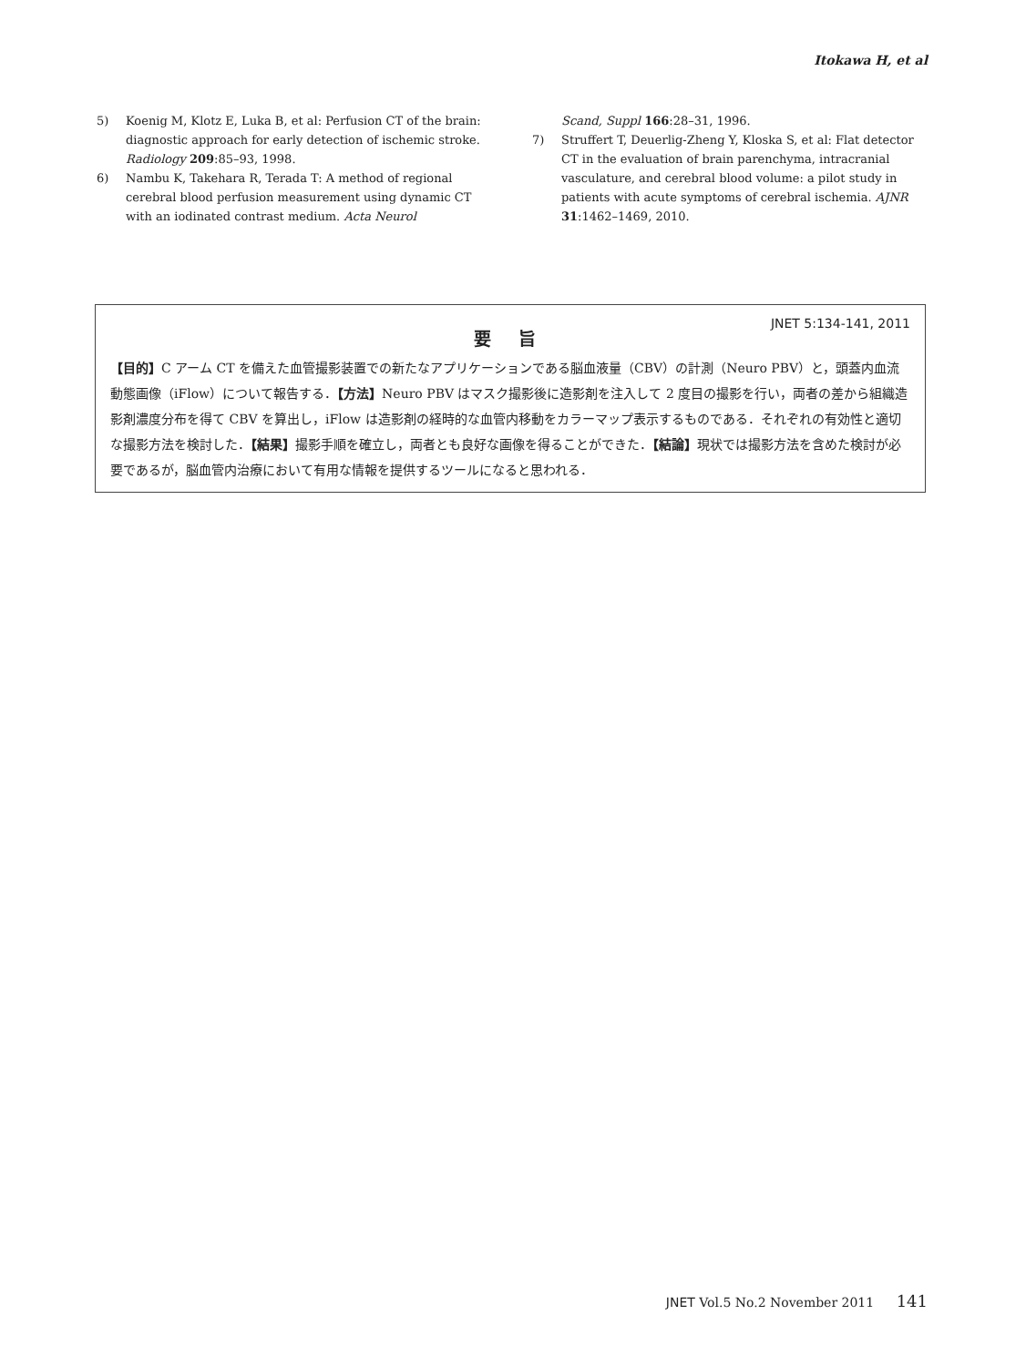Itokawa H, et al
5) Koenig M, Klotz E, Luka B, et al: Perfusion CT of the brain: diagnostic approach for early detection of ischemic stroke. Radiology 209:85–93, 1998.
6) Nambu K, Takehara R, Terada T: A method of regional cerebral blood perfusion measurement using dynamic CT with an iodinated contrast medium. Acta Neurol
Scand, Suppl 166:28–31, 1996.
7) Struffert T, Deuerlig-Zheng Y, Kloska S, et al: Flat detector CT in the evaluation of brain parenchyma, intracranial vasculature, and cerebral blood volume: a pilot study in patients with acute symptoms of cerebral ischemia. AJNR 31:1462–1469, 2010.
JNET 5:134-141, 2011
要 旨
【目的】C アーム CT を備えた血管撮影装置での新たなアプリケーションである脳血液量（CBV）の計測（Neuro PBV）と，頭蓋内血流動態画像（iFlow）について報告する．【方法】Neuro PBV はマスク撮影後に造影剤を注入して 2 度目の撮影を行い，両者の差から組織造影剤濃度分布を得て CBV を算出し，iFlow は造影剤の経時的な血管内移動をカラーマップ表示するものである．それぞれの有効性と適切な撮影方法を検討した．【結果】撮影手順を確立し，両者とも良好な画像を得ることができた．【結論】現状では撮影方法を含めた検討が必要であるが，脳血管内治療において有用な情報を提供するツールになると思われる．
JNET Vol.5 No.2 November 2011 141